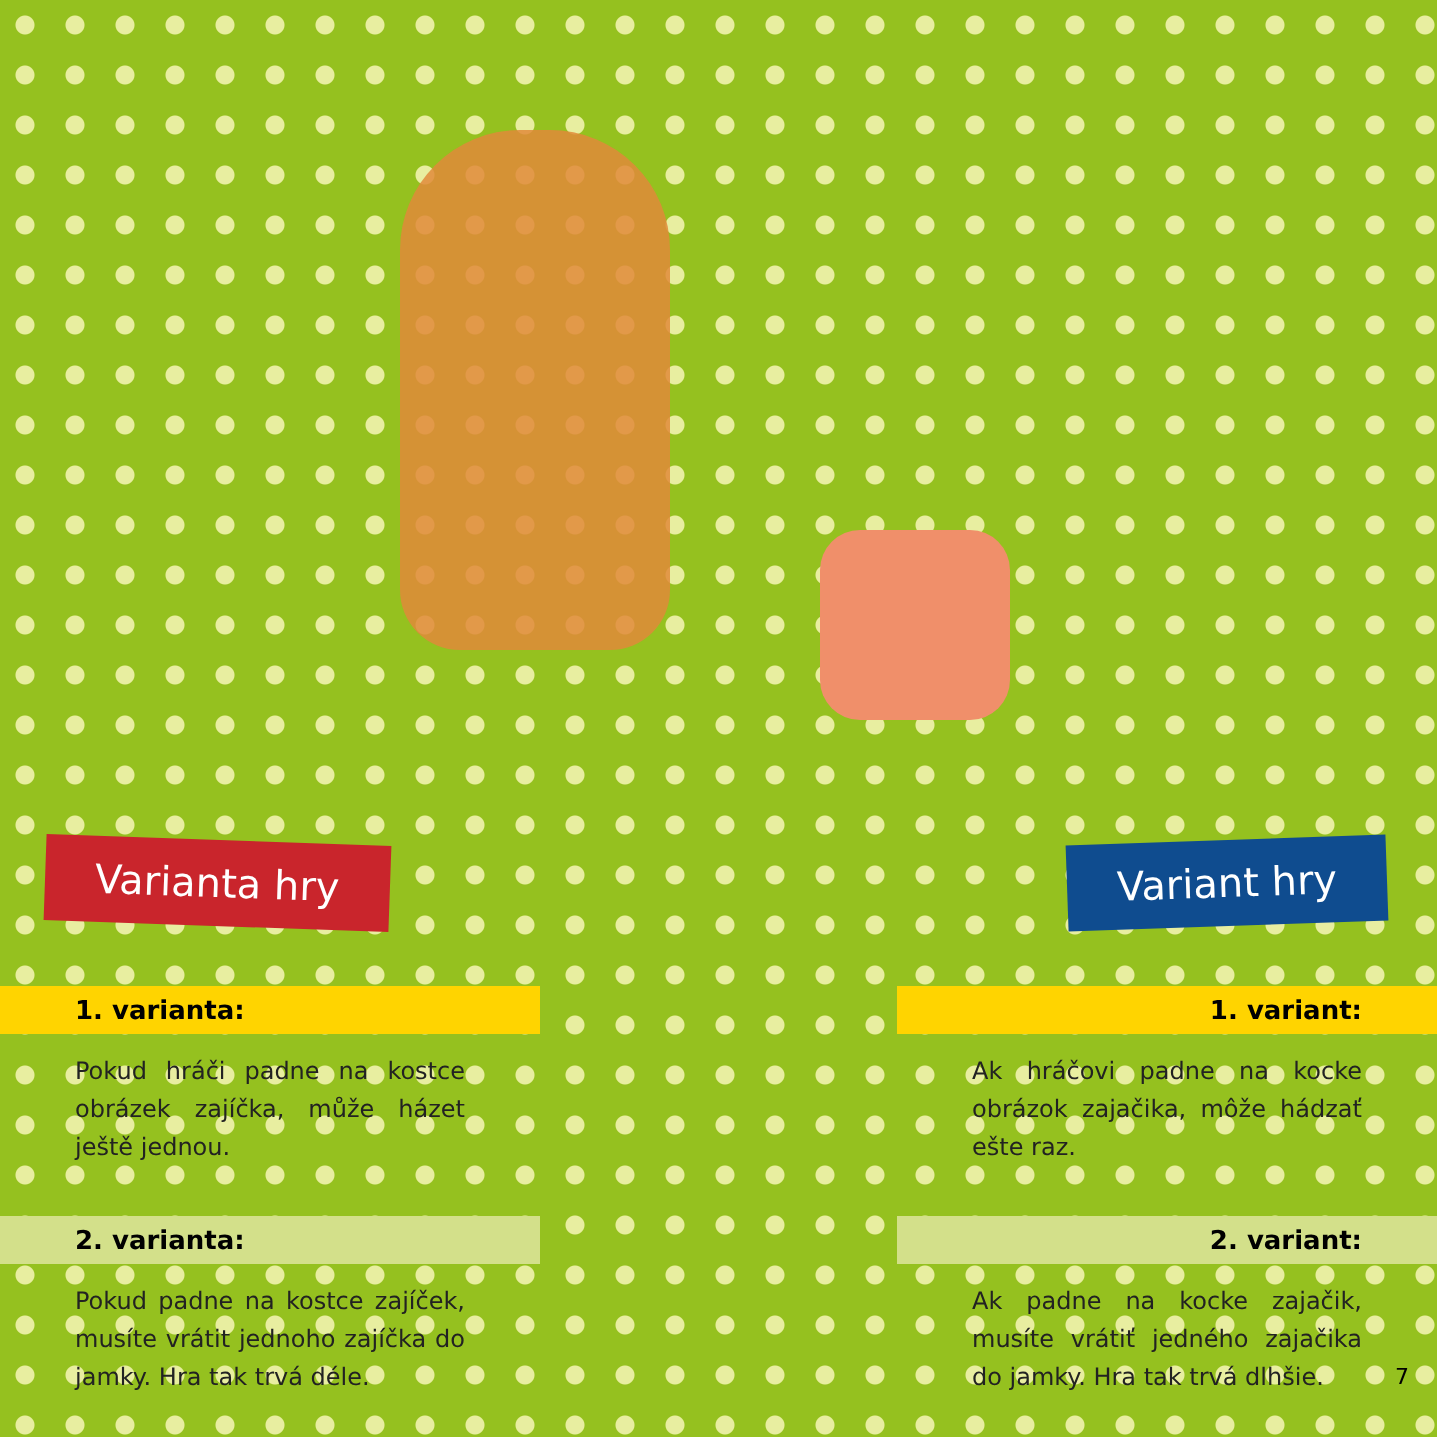Variant hry
Varianta hry
1. varianta:
Pokud hráči padne na kostce obrázek zajíčka, může házet ještě jednou.
2. varianta:
Pokud padne na kostce zajíček, musíte vrátit jednoho zajíčka do jamky. Hra tak trvá déle.
1. variant:
Ak hráčovi padne na kocke obrázok zajačika, môže hádzať ešte raz.
2. variant:
Ak padne na kocke zajačik, musíte vrátiť jedného zajačika do jamky. Hra tak trvá dlhšie.
7